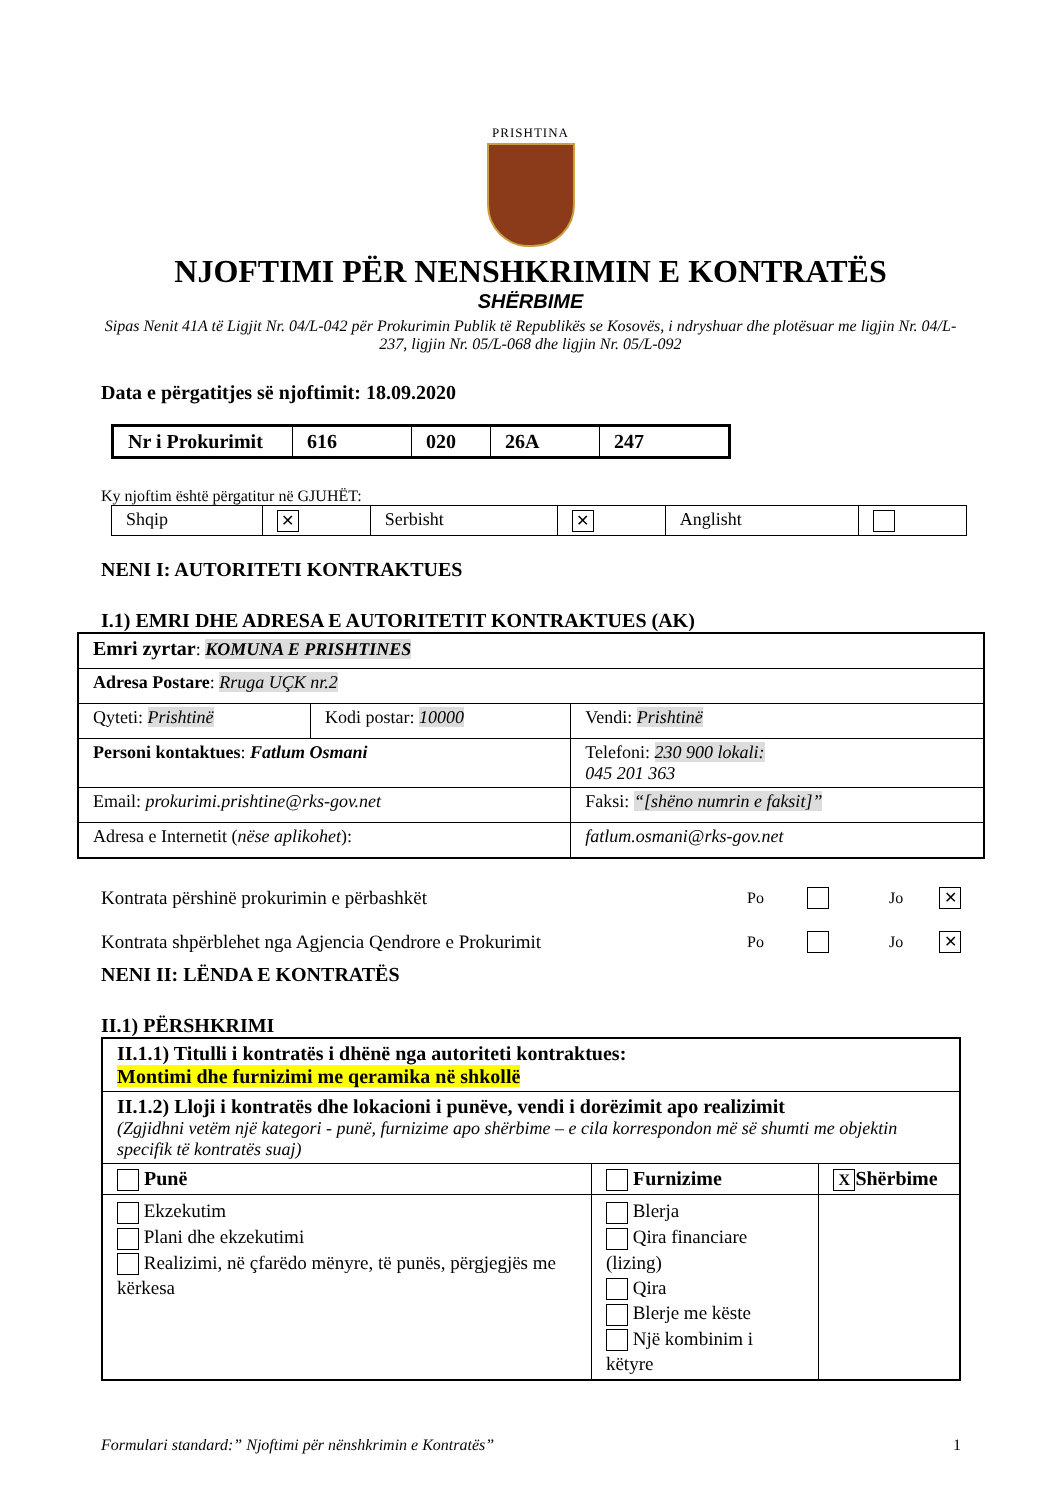PRISHTINA
NJOFTIMI PËR NENSHKRIMIN E KONTRATËS
SHËRBIME
Sipas Nenit 41A të Ligjit Nr. 04/L-042 për Prokurimin Publik të Republikës se Kosovës, i ndryshuar dhe plotësuar me ligjin Nr. 04/L-237, ligjin Nr. 05/L-068 dhe ligjin Nr. 05/L-092
Data e përgatitjes së njoftimit: 18.09.2020
| Nr i Prokurimit | 616 | 020 | 26A | 247 |
Ky njoftim është përgatitur në GJUHËT:
| Shqip | ✕ | Serbisht | ✕ | Anglisht | |
NENI I: AUTORITETI KONTRAKTUES
I.1) EMRI DHE ADRESA E AUTORITETIT KONTRAKTUES (AK)
| Emri zyrtar : KOMUNA E PRISHTINES | | |
| Adresa Postare : Rruga UÇK nr.2 | | |
| Qyteti: Prishtinë | Kodi postar: 10000 | Vendi: Prishtinë |
| Personi kontaktues : Fatlum Osmani | | Telefoni: 230 900 lokali: 045 201 363 |
| Email: prokurimi.prishtine@rks-gov.net | | Faksi: “[shëno numrin e faksit]” |
| Adresa e Internetit ( nëse aplikohet ): | | fatlum.osmani@rks-gov.net |
Kontrata përshinë prokurimin e përbashkët Po Jo ✕
Kontrata shpërblehet nga Agjencia Qendrore e Prokurimit Po Jo ✕
NENI II: LËNDA E KONTRATËS
II.1) PËRSHKRIMI
| II.1.1) Titulli i kontratës i dhënë nga autoriteti kontraktues: Montimi dhe furnizimi me qeramika në shkollë | | |
| II.1.2) Lloji i kontratës dhe lokacioni i punëve, vendi i dorëzimit apo realizimit (Zgjidhni vetëm një kategori - punë, furnizime apo shërbime – e cila korrespondon më së shumti me objektin specifik të kontratës suaj) | | |
| Punë | Furnizime | X Shërbime |
| Ekzekutim Plani dhe ekzekutimi Realizimi, në çfarëdo mënyre, të punës, përgjegjës me kërkesa | Blerja Qira financiare (lizing) Qira Blerje me këste Një kombinim i këtyre | |
Formulari standard:” Njoftimi për nënshkrimin e Kontratës” 1